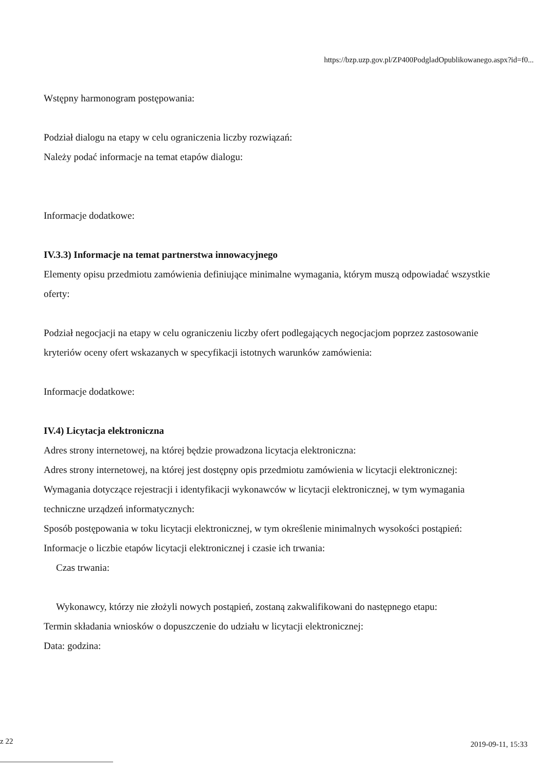https://bzp.uzp.gov.pl/ZP400PodgladOpublikowanego.aspx?id=f0...
Wstępny harmonogram postępowania:
Podział dialogu na etapy w celu ograniczenia liczby rozwiązań:
Należy podać informacje na temat etapów dialogu:
Informacje dodatkowe:
IV.3.3) Informacje na temat partnerstwa innowacyjnego
Elementy opisu przedmiotu zamówienia definiujące minimalne wymagania, którym muszą odpowiadać wszystkie oferty:
Podział negocjacji na etapy w celu ograniczeniu liczby ofert podlegających negocjacjom poprzez zastosowanie kryteriów oceny ofert wskazanych w specyfikacji istotnych warunków zamówienia:
Informacje dodatkowe:
IV.4) Licytacja elektroniczna
Adres strony internetowej, na której będzie prowadzona licytacja elektroniczna:
Adres strony internetowej, na której jest dostępny opis przedmiotu zamówienia w licytacji elektronicznej:
Wymagania dotyczące rejestracji i identyfikacji wykonawców w licytacji elektronicznej, w tym wymagania techniczne urządzeń informatycznych:
Sposób postępowania w toku licytacji elektronicznej, w tym określenie minimalnych wysokości postąpień:
Informacje o liczbie etapów licytacji elektronicznej i czasie ich trwania:
Czas trwania:
Wykonawcy, którzy nie złożyli nowych postąpień, zostaną zakwalifikowani do następnego etapu:
Termin składania wniosków o dopuszczenie do udziału w licytacji elektronicznej:
Data: godzina:
z 22 2019-09-11, 15:33